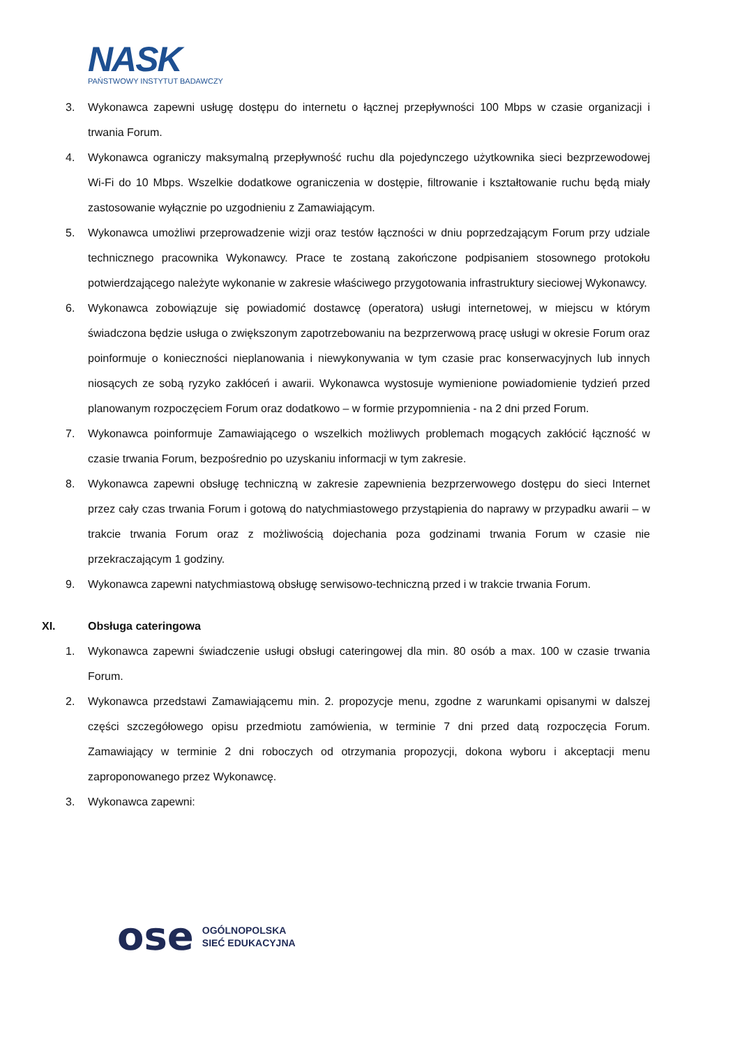NASK
PAŃSTWOWY INSTYTUT BADAWCZY
3. Wykonawca zapewni usługę dostępu do internetu o łącznej przepływności 100 Mbps w czasie organizacji i trwania Forum.
4. Wykonawca ograniczy maksymalną przepływność ruchu dla pojedynczego użytkownika sieci bezprzewodowej Wi-Fi do 10 Mbps. Wszelkie dodatkowe ograniczenia w dostępie, filtrowanie i kształtowanie ruchu będą miały zastosowanie wyłącznie po uzgodnieniu z Zamawiającym.
5. Wykonawca umożliwi przeprowadzenie wizji oraz testów łączności w dniu poprzedzającym Forum przy udziale technicznego pracownika Wykonawcy. Prace te zostaną zakończone podpisaniem stosownego protokołu potwierdzającego należyte wykonanie w zakresie właściwego przygotowania infrastruktury sieciowej Wykonawcy.
6. Wykonawca zobowiązuje się powiadomić dostawcę (operatora) usługi internetowej, w miejscu w którym świadczona będzie usługa o zwiększonym zapotrzebowaniu na bezprzerwową pracę usługi w okresie Forum oraz poinformuje o konieczności nieplanowania i niewykonywania w tym czasie prac konserwacyjnych lub innych niosących ze sobą ryzyko zakłóceń i awarii. Wykonawca wystosuje wymienione powiadomienie tydzień przed planowanym rozpoczęciem Forum oraz dodatkowo – w formie przypomnienia - na 2 dni przed Forum.
7. Wykonawca poinformuje Zamawiającego o wszelkich możliwych problemach mogących zakłócić łączność w czasie trwania Forum, bezpośrednio po uzyskaniu informacji w tym zakresie.
8. Wykonawca zapewni obsługę techniczną w zakresie zapewnienia bezprzerwowego dostępu do sieci Internet przez cały czas trwania Forum i gotową do natychmiastowego przystąpienia do naprawy w przypadku awarii – w trakcie trwania Forum oraz z możliwością dojechania poza godzinami trwania Forum w czasie nie przekraczającym 1 godziny.
9. Wykonawca zapewni natychmiastową obsługę serwisowo-techniczną przed i w trakcie trwania Forum.
XI. Obsługa cateringowa
1. Wykonawca zapewni świadczenie usługi obsługi cateringowej dla min. 80 osób a max. 100 w czasie trwania Forum.
2. Wykonawca przedstawi Zamawiającemu min. 2. propozycje menu, zgodne z warunkami opisanymi w dalszej części szczegółowego opisu przedmiotu zamówienia, w terminie 7 dni przed datą rozpoczęcia Forum. Zamawiający w terminie 2 dni roboczych od otrzymania propozycji, dokona wyboru i akceptacji menu zaproponowanego przez Wykonawcę.
3. Wykonawca zapewni:
ose
OGÓLNOPOLSKA
SIEĆ EDUKACYJNA